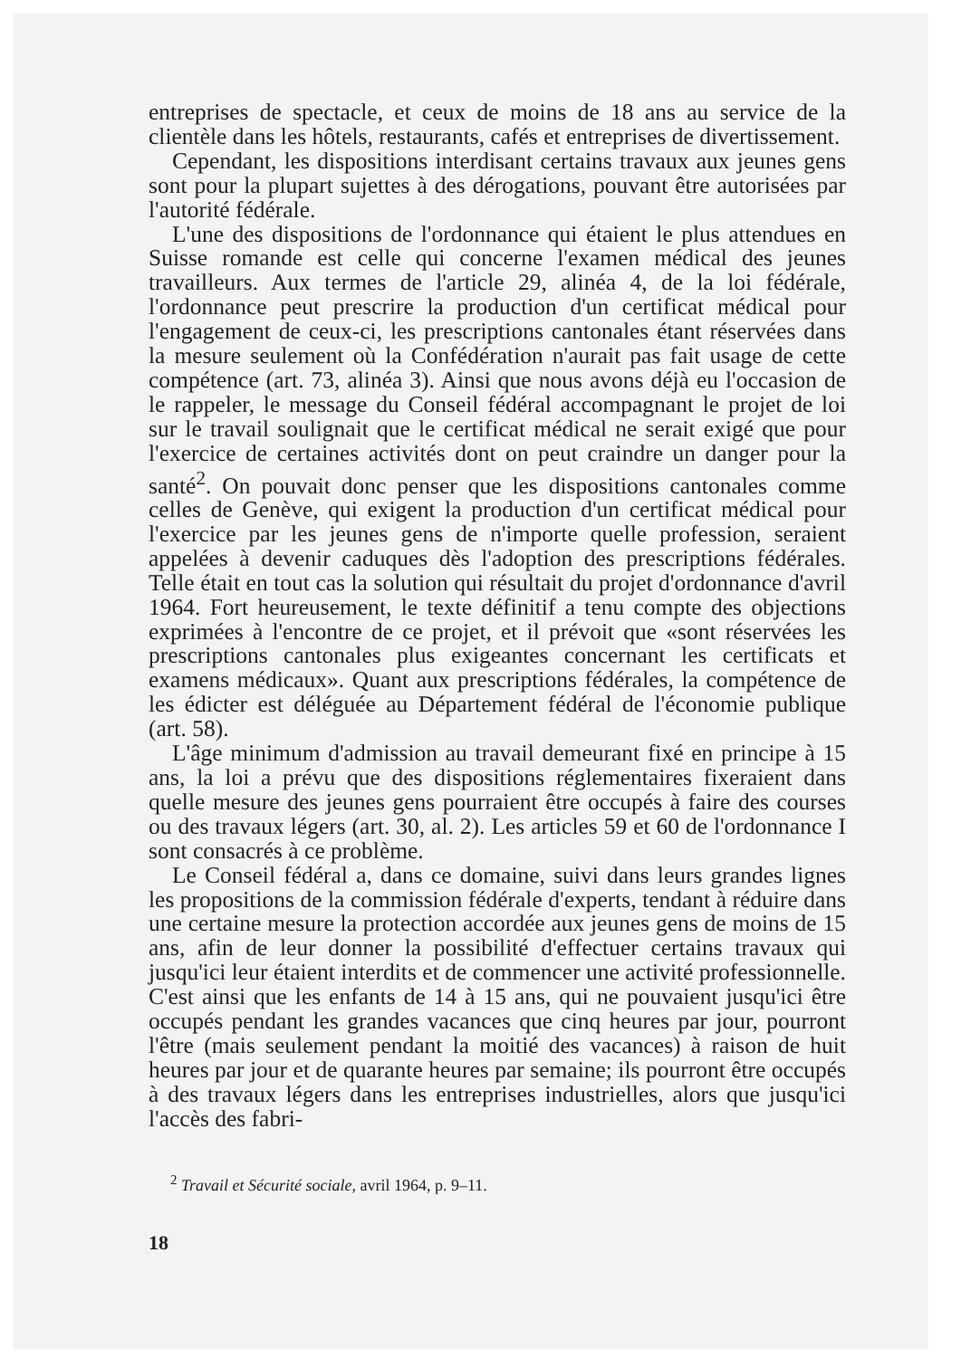entreprises de spectacle, et ceux de moins de 18 ans au service de la clientèle dans les hôtels, restaurants, cafés et entreprises de divertissement.
Cependant, les dispositions interdisant certains travaux aux jeunes gens sont pour la plupart sujettes à des dérogations, pouvant être autorisées par l'autorité fédérale.
L'une des dispositions de l'ordonnance qui étaient le plus attendues en Suisse romande est celle qui concerne l'examen médical des jeunes travailleurs. Aux termes de l'article 29, alinéa 4, de la loi fédérale, l'ordonnance peut prescrire la production d'un certificat médical pour l'engagement de ceux-ci, les prescriptions cantonales étant réservées dans la mesure seulement où la Confédération n'aurait pas fait usage de cette compétence (art. 73, alinéa 3). Ainsi que nous avons déjà eu l'occasion de le rappeler, le message du Conseil fédéral accompagnant le projet de loi sur le travail soulignait que le certificat médical ne serait exigé que pour l'exercice de certaines activités dont on peut craindre un danger pour la santé<sup>2</sup>. On pouvait donc penser que les dispositions cantonales comme celles de Genève, qui exigent la production d'un certificat médical pour l'exercice par les jeunes gens de n'importe quelle profession, seraient appelées à devenir caduques dès l'adoption des prescriptions fédérales. Telle était en tout cas la solution qui résultait du projet d'ordonnance d'avril 1964. Fort heureusement, le texte définitif a tenu compte des objections exprimées à l'encontre de ce projet, et il prévoit que «sont réservées les prescriptions cantonales plus exigeantes concernant les certificats et examens médicaux». Quant aux prescriptions fédérales, la compétence de les édicter est déléguée au Département fédéral de l'économie publique (art. 58).
L'âge minimum d'admission au travail demeurant fixé en principe à 15 ans, la loi a prévu que des dispositions réglementaires fixeraient dans quelle mesure des jeunes gens pourraient être occupés à faire des courses ou des travaux légers (art. 30, al. 2). Les articles 59 et 60 de l'ordonnance I sont consacrés à ce problème.
Le Conseil fédéral a, dans ce domaine, suivi dans leurs grandes lignes les propositions de la commission fédérale d'experts, tendant à réduire dans une certaine mesure la protection accordée aux jeunes gens de moins de 15 ans, afin de leur donner la possibilité d'effectuer certains travaux qui jusqu'ici leur étaient interdits et de commencer une activité professionnelle. C'est ainsi que les enfants de 14 à 15 ans, qui ne pouvaient jusqu'ici être occupés pendant les grandes vacances que cinq heures par jour, pourront l'être (mais seulement pendant la moitié des vacances) à raison de huit heures par jour et de quarante heures par semaine; ils pourront être occupés à des travaux légers dans les entreprises industrielles, alors que jusqu'ici l'accès des fabri-
<sup>2</sup> Travail et Sécurité sociale, avril 1964, p. 9–11.
18